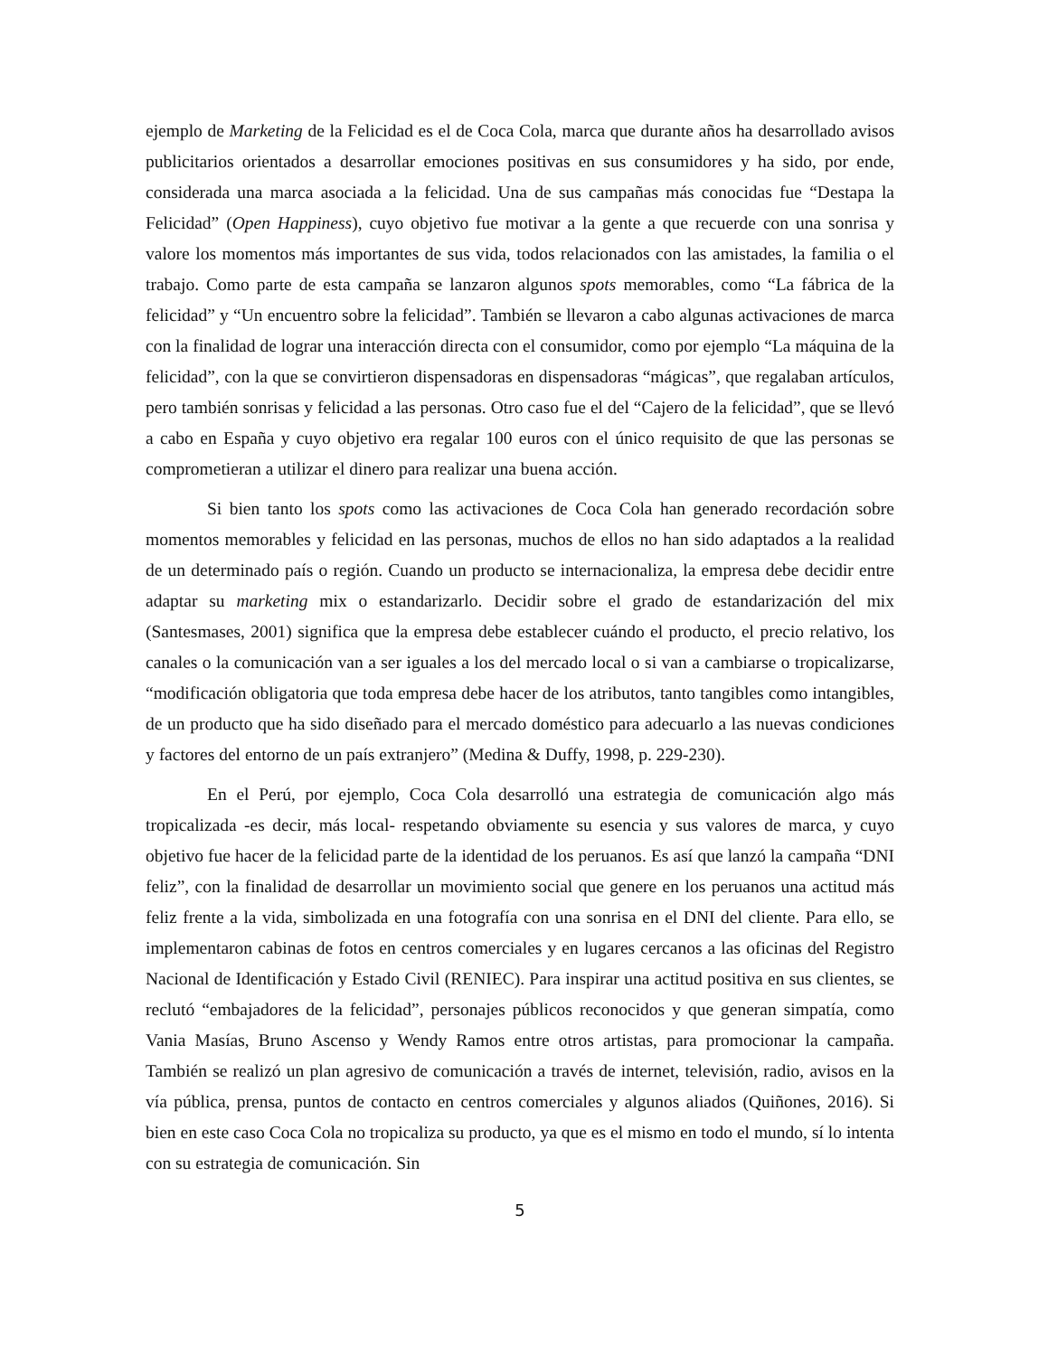ejemplo de Marketing de la Felicidad es el de Coca Cola, marca que durante años ha desarrollado avisos publicitarios orientados a desarrollar emociones positivas en sus consumidores y ha sido, por ende, considerada una marca asociada a la felicidad. Una de sus campañas más conocidas fue “Destapa la Felicidad” (Open Happiness), cuyo objetivo fue motivar a la gente a que recuerde con una sonrisa y valore los momentos más importantes de sus vida, todos relacionados con las amistades, la familia o el trabajo. Como parte de esta campaña se lanzaron algunos spots memorables, como “La fábrica de la felicidad” y “Un encuentro sobre la felicidad”. También se llevaron a cabo algunas activaciones de marca con la finalidad de lograr una interacción directa con el consumidor, como por ejemplo “La máquina de la felicidad”, con la que se convirtieron dispensadoras en dispensadoras “mágicas”, que regalaban artículos, pero también sonrisas y felicidad a las personas. Otro caso fue el del “Cajero de la felicidad”, que se llevó a cabo en España y cuyo objetivo era regalar 100 euros con el único requisito de que las personas se comprometieran a utilizar el dinero para realizar una buena acción.
Si bien tanto los spots como las activaciones de Coca Cola han generado recordación sobre momentos memorables y felicidad en las personas, muchos de ellos no han sido adaptados a la realidad de un determinado país o región. Cuando un producto se internacionaliza, la empresa debe decidir entre adaptar su marketing mix o estandarizarlo. Decidir sobre el grado de estandarización del mix (Santesmases, 2001) significa que la empresa debe establecer cuándo el producto, el precio relativo, los canales o la comunicación van a ser iguales a los del mercado local o si van a cambiarse o tropicalizarse, “modificación obligatoria que toda empresa debe hacer de los atributos, tanto tangibles como intangibles, de un producto que ha sido diseñado para el mercado doméstico para adecuarlo a las nuevas condiciones y factores del entorno de un país extranjero” (Medina & Duffy, 1998, p. 229-230).
En el Perú, por ejemplo, Coca Cola desarrolló una estrategia de comunicación algo más tropicalizada -es decir, más local- respetando obviamente su esencia y sus valores de marca, y cuyo objetivo fue hacer de la felicidad parte de la identidad de los peruanos. Es así que lanzó la campaña “DNI feliz”, con la finalidad de desarrollar un movimiento social que genere en los peruanos una actitud más feliz frente a la vida, simbolizada en una fotografía con una sonrisa en el DNI del cliente. Para ello, se implementaron cabinas de fotos en centros comerciales y en lugares cercanos a las oficinas del Registro Nacional de Identificación y Estado Civil (RENIEC). Para inspirar una actitud positiva en sus clientes, se reclutó “embajadores de la felicidad”, personajes públicos reconocidos y que generan simpatía, como Vania Masías, Bruno Ascenso y Wendy Ramos entre otros artistas, para promocionar la campaña. También se realizó un plan agresivo de comunicación a través de internet, televisión, radio, avisos en la vía pública, prensa, puntos de contacto en centros comerciales y algunos aliados (Quiñones, 2016). Si bien en este caso Coca Cola no tropicaliza su producto, ya que es el mismo en todo el mundo, sí lo intenta con su estrategia de comunicación. Sin
5